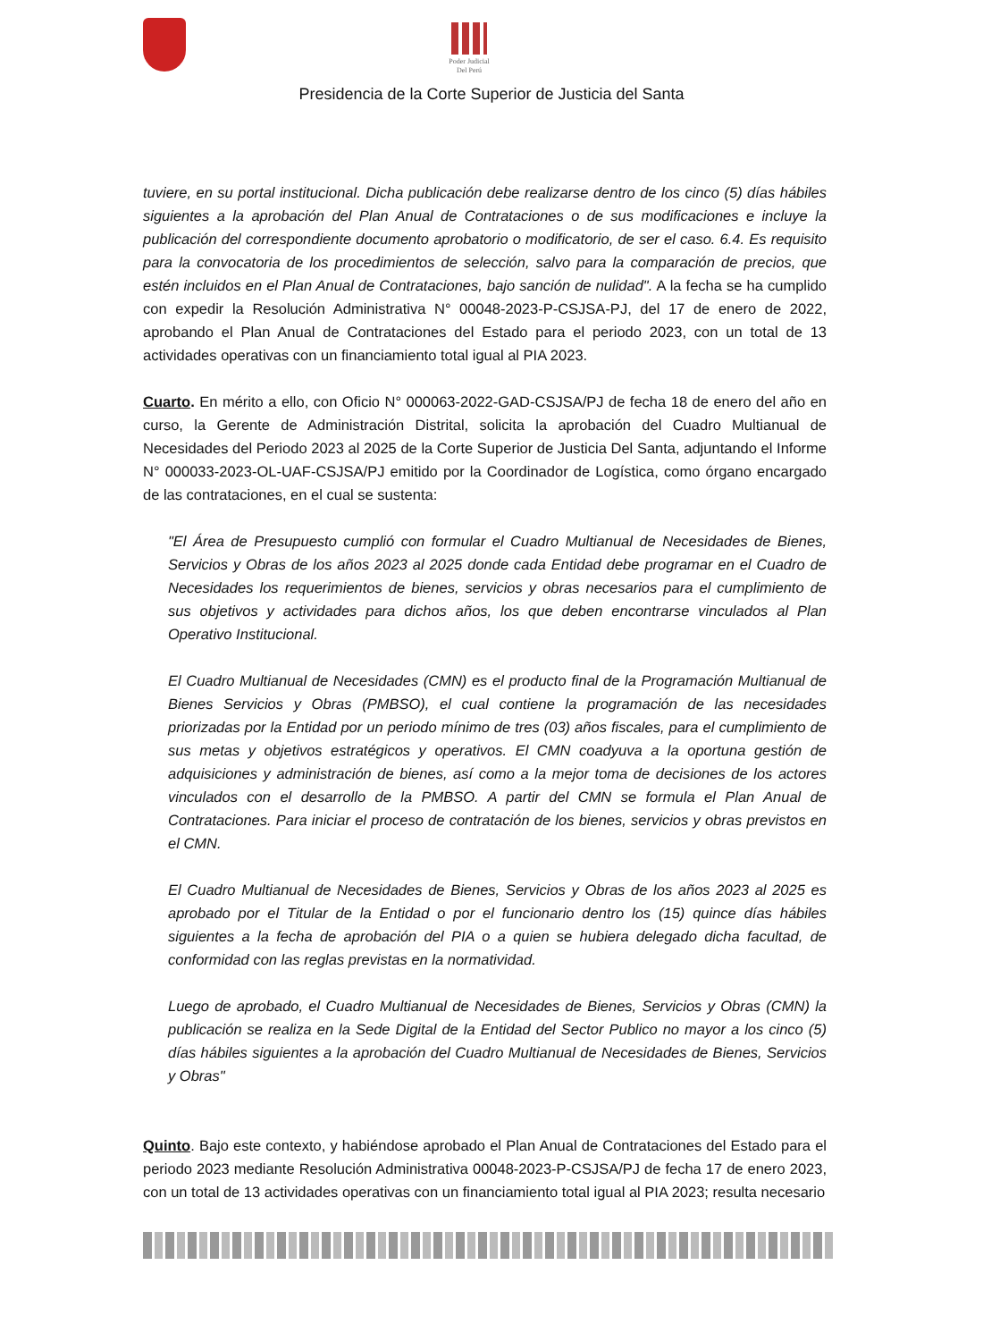Poder Judicial
Del Perú
Presidencia de la Corte Superior de Justicia del Santa
tuviere, en su portal institucional. Dicha publicación debe realizarse dentro de los cinco (5) días hábiles siguientes a la aprobación del Plan Anual de Contrataciones o de sus modificaciones e incluye la publicación del correspondiente documento aprobatorio o modificatorio, de ser el caso. 6.4. Es requisito para la convocatoria de los procedimientos de selección, salvo para la comparación de precios, que estén incluidos en el Plan Anual de Contrataciones, bajo sanción de nulidad". A la fecha se ha cumplido con expedir la Resolución Administrativa N° 00048-2023-P-CSJSA-PJ, del 17 de enero de 2022, aprobando el Plan Anual de Contrataciones del Estado para el periodo 2023, con un total de 13 actividades operativas con un financiamiento total igual al PIA 2023.
Cuarto. En mérito a ello, con Oficio N° 000063-2022-GAD-CSJSA/PJ de fecha 18 de enero del año en curso, la Gerente de Administración Distrital, solicita la aprobación del Cuadro Multianual de Necesidades del Periodo 2023 al 2025 de la Corte Superior de Justicia Del Santa, adjuntando el Informe N° 000033-2023-OL-UAF-CSJSA/PJ emitido por la Coordinador de Logística, como órgano encargado de las contrataciones, en el cual se sustenta:
"El Área de Presupuesto cumplió con formular el Cuadro Multianual de Necesidades de Bienes, Servicios y Obras de los años 2023 al 2025 donde cada Entidad debe programar en el Cuadro de Necesidades los requerimientos de bienes, servicios y obras necesarios para el cumplimiento de sus objetivos y actividades para dichos años, los que deben encontrarse vinculados al Plan Operativo Institucional.
El Cuadro Multianual de Necesidades (CMN) es el producto final de la Programación Multianual de Bienes Servicios y Obras (PMBSO), el cual contiene la programación de las necesidades priorizadas por la Entidad por un periodo mínimo de tres (03) años fiscales, para el cumplimiento de sus metas y objetivos estratégicos y operativos. El CMN coadyuva a la oportuna gestión de adquisiciones y administración de bienes, así como a la mejor toma de decisiones de los actores vinculados con el desarrollo de la PMBSO. A partir del CMN se formula el Plan Anual de Contrataciones. Para iniciar el proceso de contratación de los bienes, servicios y obras previstos en el CMN.
El Cuadro Multianual de Necesidades de Bienes, Servicios y Obras de los años 2023 al 2025 es aprobado por el Titular de la Entidad o por el funcionario dentro los (15) quince días hábiles siguientes a la fecha de aprobación del PIA o a quien se hubiera delegado dicha facultad, de conformidad con las reglas previstas en la normatividad.
Luego de aprobado, el Cuadro Multianual de Necesidades de Bienes, Servicios y Obras (CMN) la publicación se realiza en la Sede Digital de la Entidad del Sector Publico no mayor a los cinco (5) días hábiles siguientes a la aprobación del Cuadro Multianual de Necesidades de Bienes, Servicios y Obras"
Quinto. Bajo este contexto, y habiéndose aprobado el Plan Anual de Contrataciones del Estado para el periodo 2023 mediante Resolución Administrativa 00048-2023-P-CSJSA/PJ de fecha 17 de enero 2023, con un total de 13 actividades operativas con un financiamiento total igual al PIA 2023; resulta necesario